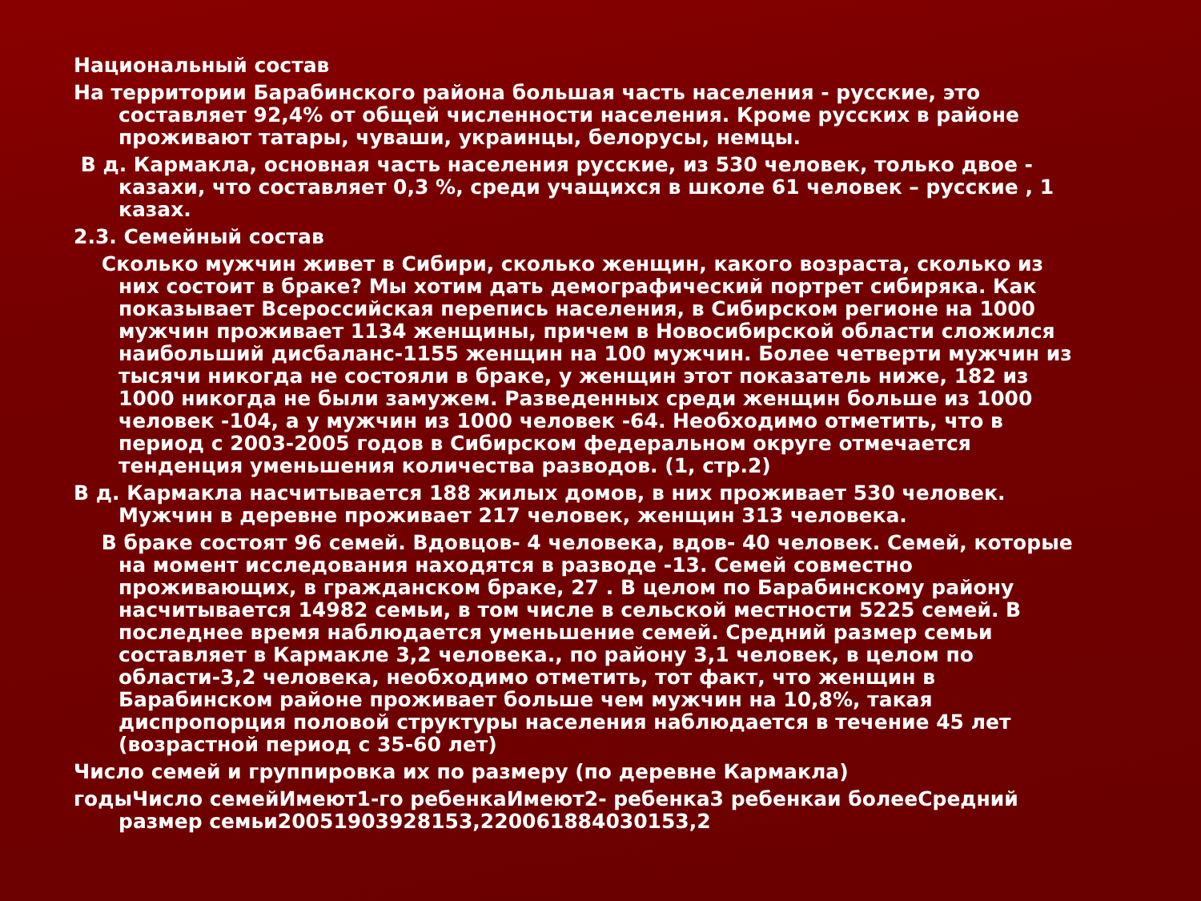Национальный состав
На территории Барабинского района большая часть населения - русские, это составляет 92,4% от общей численности населения. Кроме русских в районе проживают татары, чуваши, украинцы, белорусы, немцы.
В д. Кармакла, основная часть населения русские, из 530 человек, только двое - казахи, что составляет 0,3 %, среди учащихся в школе 61 человек – русские , 1 казах.
2.3. Семейный состав
Сколько мужчин живет в Сибири, сколько женщин, какого возраста, сколько из них состоит в браке? Мы хотим дать демографический портрет сибиряка. Как показывает Всероссийская перепись населения, в Сибирском регионе на 1000 мужчин проживает 1134 женщины, причем в Новосибирской области сложился наибольший дисбаланс-1155 женщин на 100 мужчин. Более четверти мужчин из тысячи никогда не состояли в браке, у женщин этот показатель ниже, 182 из 1000 никогда не были замужем. Разведенных среди женщин больше из 1000 человек -104, а у мужчин из 1000 человек -64. Необходимо отметить, что в период с 2003-2005 годов в Сибирском федеральном округе отмечается тенденция уменьшения количества разводов. (1, стр.2)
В д. Кармакла насчитывается 188 жилых домов, в них проживает 530 человек. Мужчин в деревне проживает 217 человек, женщин 313 человека.
В браке состоят 96 семей. Вдовцов- 4 человека, вдов- 40 человек. Семей, которые на момент исследования находятся в разводе -13. Семей совместно проживающих, в гражданском браке, 27 . В целом по Барабинскому району насчитывается 14982 семьи, в том числе в сельской местности 5225 семей. В последнее время наблюдается уменьшение семей. Средний размер семьи составляет в Кармакле 3,2 человека., по району 3,1 человек, в целом по области-3,2 человека, необходимо отметить, тот факт, что женщин в Барабинском районе проживает больше чем мужчин на 10,8%, такая диспропорция половой структуры населения наблюдается в течение 45 лет (возрастной период с 35-60 лет)
Число семей и группировка их по размеру (по деревне Кармакла)
годыЧисло семейИмеют1-го ребенкаИмеют2- ребенка3 ребенкаи болееСредний размер семьи20051903928153,220061884030153,2